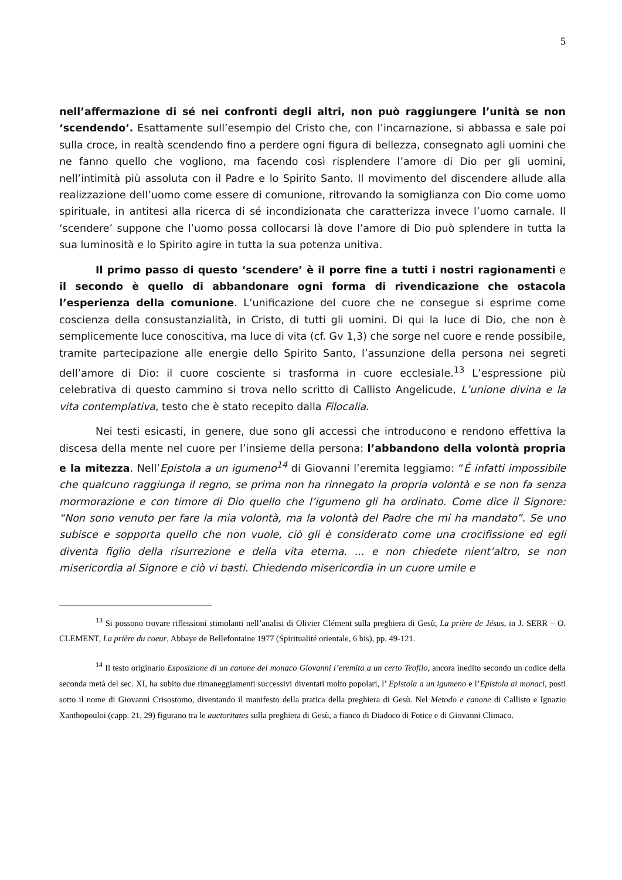5
nell’affermazione di sé nei confronti degli altri, non può raggiungere l’unità se non ‘scendendo’. Esattamente sull’esempio del Cristo che, con l’incarnazione, si abbassa e sale poi sulla croce, in realtà scendendo fino a perdere ogni figura di bellezza, consegnato agli uomini che ne fanno quello che vogliono, ma facendo così risplendere l’amore di Dio per gli uomini, nell’intimità più assoluta con il Padre e lo Spirito Santo. Il movimento del discendere allude alla realizzazione dell’uomo come essere di comunione, ritrovando la somiglianza con Dio come uomo spirituale, in antitesi alla ricerca di sé incondizionata che caratterizza invece l’uomo carnale. Il ‘scendere’ suppone che l’uomo possa collocarsi là dove l’amore di Dio può splendere in tutta la sua luminosità e lo Spirito agire in tutta la sua potenza unitiva.
Il primo passo di questo ‘scendere’ è il porre fine a tutti i nostri ragionamenti e il secondo è quello di abbandonare ogni forma di rivendicazione che ostacola l’esperienza della comunione. L’unificazione del cuore che ne consegue si esprime come coscienza della consustanzialità, in Cristo, di tutti gli uomini. Di qui la luce di Dio, che non è semplicemente luce conoscitiva, ma luce di vita (cf. Gv 1,3) che sorge nel cuore e rende possibile, tramite partecipazione alle energie dello Spirito Santo, l’assunzione della persona nei segreti dell’amore di Dio: il cuore cosciente si trasforma in cuore ecclesiale.<sup>13</sup> L’espressione più celebrativa di questo cammino si trova nello scritto di Callisto Angelicude, L’unione divina e la vita contemplativa, testo che è stato recepito dalla Filocalia.
Nei testi esicasti, in genere, due sono gli accessi che introducono e rendono effettiva la discesa della mente nel cuore per l’insieme della persona: l’abbandono della volontà propria e la mitezza. Nell’Epistola a un igumeno<sup>14</sup> di Giovanni l’eremita leggiamo: “É infatti impossibile che qualcuno raggiunga il regno, se prima non ha rinnegato la propria volontà e se non fa senza mormorazione e con timore di Dio quello che l’igumeno gli ha ordinato. Come dice il Signore: “Non sono venuto per fare la mia volontà, ma la volontà del Padre che mi ha mandato”. Se uno subisce e sopporta quello che non vuole, ciò gli è considerato come una crocifissione ed egli diventa figlio della risurrezione e della vita eterna. ... e non chiedete nient’altro, se non misericordia al Signore e ciò vi basti. Chiedendo misericordia in un cuore umile e
<sup>13</sup> Si possono trovare riflessioni stimolanti nell’analisi di Olivier Clément sulla preghiera di Gesù, La prière de Jésus, in J. SERR – O. CLEMENT, La prière du coeur, Abbaye de Bellefontaine 1977 (Spiritualité orientale, 6 bis), pp. 49-121.
<sup>14</sup> Il testo originario Esposizione di un canone del monaco Giovanni l’eremita a un certo Teofilo, ancora inedito secondo un codice della seconda metà del sec. XI, ha subito due rimaneggiamenti successivi diventati molto popolari, l’ Epistola a un igumeno e l’Epistola ai monaci, posti sotto il nome di Giovanni Crisostomo, diventando il manifesto della pratica della preghiera di Gesù. Nel Metodo e canone di Callisto e Ignazio Xanthopouloi (capp. 21, 29) figurano tra le auctoritates sulla preghiera di Gesù, a fianco di Diadoco di Fotice e di Giovanni Climaco.